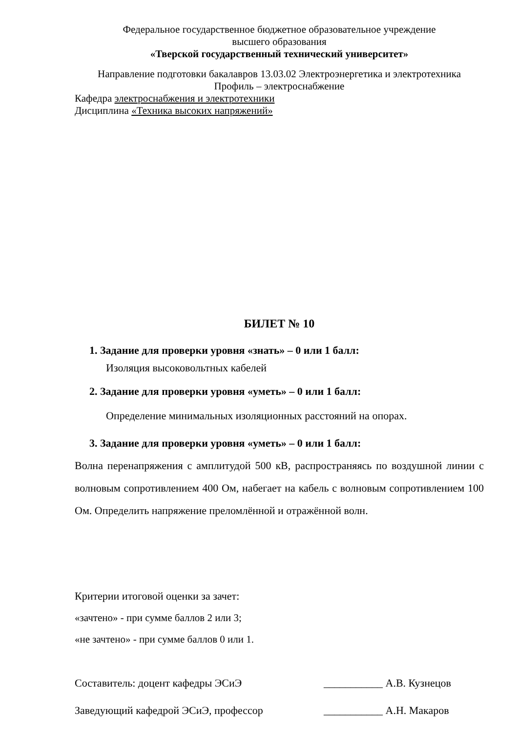Федеральное государственное бюджетное образовательное учреждение
высшего образования
«Тверской государственный технический университет»
Направление подготовки бакалавров 13.03.02 Электроэнергетика и электротехника
Профиль – электроснабжение
Кафедра электроснабжения и электротехники
Дисциплина «Техника высоких напряжений»
БИЛЕТ № 10
1. Задание для проверки уровня «знать» – 0 или 1 балл:
Изоляция высоковольтных кабелей
2. Задание для проверки уровня «уметь» – 0 или 1 балл:
Определение минимальных изоляционных расстояний на опорах.
3. Задание для проверки уровня «уметь» – 0 или 1 балл:
Волна перенапряжения с амплитудой 500 кВ, распространяясь по воздушной линии с волновым сопротивлением 400 Ом, набегает на кабель с волновым сопротивлением 100 Ом. Определить напряжение преломлённой и отражённой волн.
Критерии итоговой оценки за зачет:
«зачтено» - при сумме баллов 2 или 3;
«не зачтено» - при сумме баллов 0 или 1.
Составитель: доцент кафедры ЭСиЭ ___________ А.В. Кузнецов
Заведующий кафедрой ЭСиЭ, профессор ___________ А.Н. Макаров